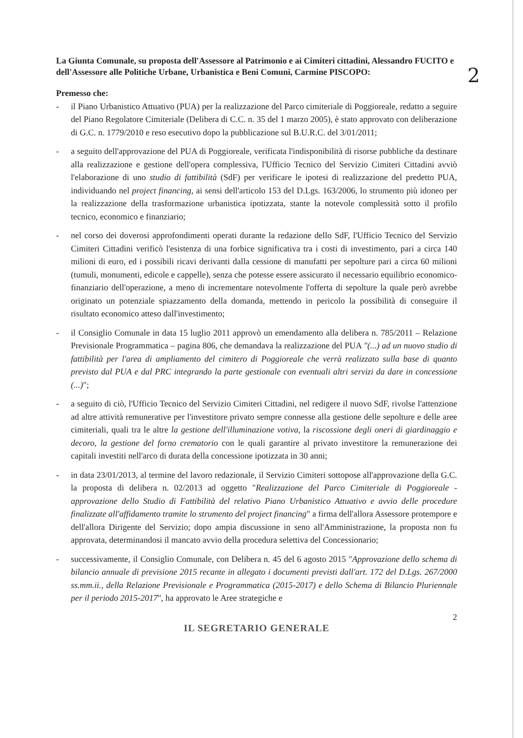2
La Giunta Comunale, su proposta dell'Assessore al Patrimonio e ai Cimiteri cittadini, Alessandro FUCITO e dell'Assessore alle Politiche Urbane, Urbanistica e Beni Comuni, Carmine PISCOPO:
Premesso che:
- il Piano Urbanistico Attuativo (PUA) per la realizzazione del Parco cimiteriale di Poggioreale, redatto a seguire del Piano Regolatore Cimiteriale (Delibera di C.C. n. 35 del 1 marzo 2005), è stato approvato con deliberazione di G.C. n. 1779/2010 e reso esecutivo dopo la pubblicazione sul B.U.R.C. del 3/01/2011;
- a seguito dell'approvazione del PUA di Poggioreale, verificata l'indisponibilità di risorse pubbliche da destinare alla realizzazione e gestione dell'opera complessiva, l'Ufficio Tecnico del Servizio Cimiteri Cittadini avviò l'elaborazione di uno studio di fattibilità (SdF) per verificare le ipotesi di realizzazione del predetto PUA, individuando nel project financing, ai sensi dell'articolo 153 del D.Lgs. 163/2006, lo strumento più idoneo per la realizzazione della trasformazione urbanistica ipotizzata, stante la notevole complessità sotto il profilo tecnico, economico e finanziario;
- nel corso dei doverosi approfondimenti operati durante la redazione dello SdF, l'Ufficio Tecnico del Servizio Cimiteri Cittadini verificò l'esistenza di una forbice significativa tra i costi di investimento, pari a circa 140 milioni di euro, ed i possibili ricavi derivanti dalla cessione di manufatti per sepolture pari a circa 60 milioni (tumuli, monumenti, edicole e cappelle), senza che potesse essere assicurato il necessario equilibrio economico-finanziario dell'operazione, a meno di incrementare notevolmente l'offerta di sepolture la quale però avrebbe originato un potenziale spiazzamento della domanda, mettendo in pericolo la possibilità di conseguire il risultato economico atteso dall'investimento;
- il Consiglio Comunale in data 15 luglio 2011 approvò un emendamento alla delibera n. 785/2011 – Relazione Previsionale Programmatica – pagina 806, che demandava la realizzazione del PUA "(...) ad un nuovo studio di fattibilità per l'area di ampliamento del cimitero di Poggioreale che verrà realizzato sulla base di quanto previsto dal PUA e dal PRC integrando la parte gestionale con eventuali altri servizi da dare in concessione (...)";
- a seguito di ciò, l'Ufficio Tecnico del Servizio Cimiteri Cittadini, nel redigere il nuovo SdF, rivolse l'attenzione ad altre attività remunerative per l'investitore privato sempre connesse alla gestione delle sepolture e delle aree cimiteriali, quali tra le altre la gestione dell'illuminazione votiva, la riscossione degli oneri di giardinaggio e decoro, la gestione del forno crematorio con le quali garantire al privato investitore la remunerazione dei capitali investiti nell'arco di durata della concessione ipotizzata in 30 anni;
- in data 23/01/2013, al termine del lavoro redazionale, il Servizio Cimiteri sottopose all'approvazione della G.C. la proposta di delibera n. 02/2013 ad oggetto "Realizzazione del Parco Cimiteriale di Poggioreale - approvazione dello Studio di Fattibilità del relativo Piano Urbanistico Attuativo e avvio delle procedure finalizzate all'affidamento tramite lo strumento del project financing" a firma dell'allora Assessore protempore e dell'allora Dirigente del Servizio; dopo ampia discussione in seno all'Amministrazione, la proposta non fu approvata, determinandosi il mancato avvio della procedura selettiva del Concessionario;
- successivamente, il Consiglio Comunale, con Delibera n. 45 del 6 agosto 2015 "Approvazione dello schema di bilancio annuale di previsione 2015 recante in allegato i documenti previsti dall'art. 172 del D.Lgs. 267/2000 ss.mm.ii., della Relazione Previsionale e Programmatica (2015-2017) e dello Schema di Bilancio Pluriennale per il periodo 2015-2017", ha approvato le Aree strategiche e
2
IL SEGRETARIO GENERALE